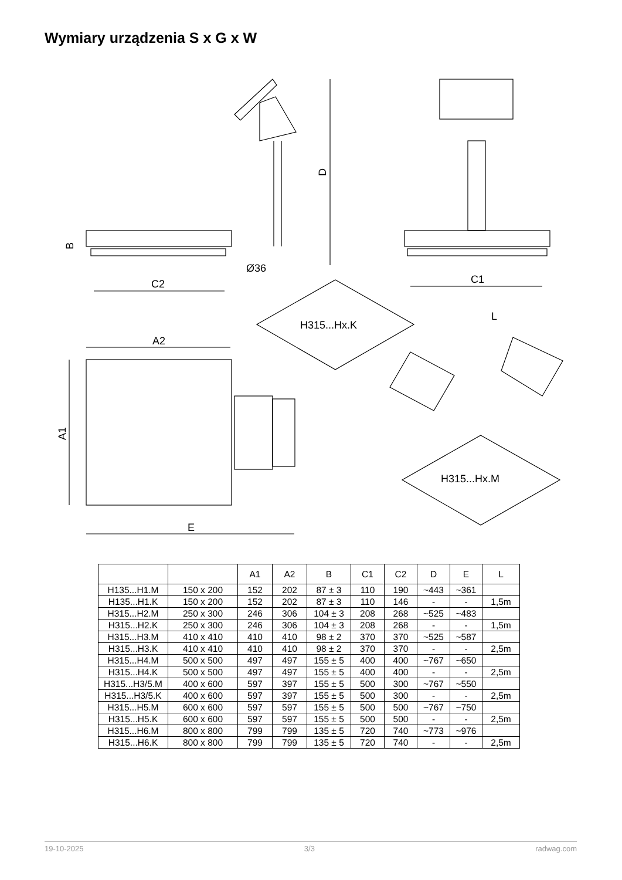Wymiary urządzenia S x G x W
D
C2
Ø36
B
C1
A2
A1
E
H315...Hx.K
L
H315...Hx.M
| | | A1 | A2 | B | C1 | C2 | D | E | L |
| --- | --- | --- | --- | --- | --- | --- | --- | --- | --- |
| H135...H1.M | 150 x 200 | 152 | 202 | 87 ± 3 | 110 | 190 | ~443 | ~361 | |
| H135...H1.K | 150 x 200 | 152 | 202 | 87 ± 3 | 110 | 146 | - | - | 1,5m |
| H315...H2.M | 250 x 300 | 246 | 306 | 104 ± 3 | 208 | 268 | ~525 | ~483 | |
| H315...H2.K | 250 x 300 | 246 | 306 | 104 ± 3 | 208 | 268 | - | - | 1,5m |
| H315...H3.M | 410 x 410 | 410 | 410 | 98 ± 2 | 370 | 370 | ~525 | ~587 | |
| H315...H3.K | 410 x 410 | 410 | 410 | 98 ± 2 | 370 | 370 | - | - | 2,5m |
| H315...H4.M | 500 x 500 | 497 | 497 | 155 ± 5 | 400 | 400 | ~767 | ~650 | |
| H315...H4.K | 500 x 500 | 497 | 497 | 155 ± 5 | 400 | 400 | - | - | 2,5m |
| H315...H3/5.M | 400 x 600 | 597 | 397 | 155 ± 5 | 500 | 300 | ~767 | ~550 | |
| H315...H3/5.K | 400 x 600 | 597 | 397 | 155 ± 5 | 500 | 300 | - | - | 2,5m |
| H315...H5.M | 600 x 600 | 597 | 597 | 155 ± 5 | 500 | 500 | ~767 | ~750 | |
| H315...H5.K | 600 x 600 | 597 | 597 | 155 ± 5 | 500 | 500 | - | - | 2,5m |
| H315...H6.M | 800 x 800 | 799 | 799 | 135 ± 5 | 720 | 740 | ~773 | ~976 | |
| H315...H6.K | 800 x 800 | 799 | 799 | 135 ± 5 | 720 | 740 | - | - | 2,5m |
19-10-2025 3/3 radwag.com